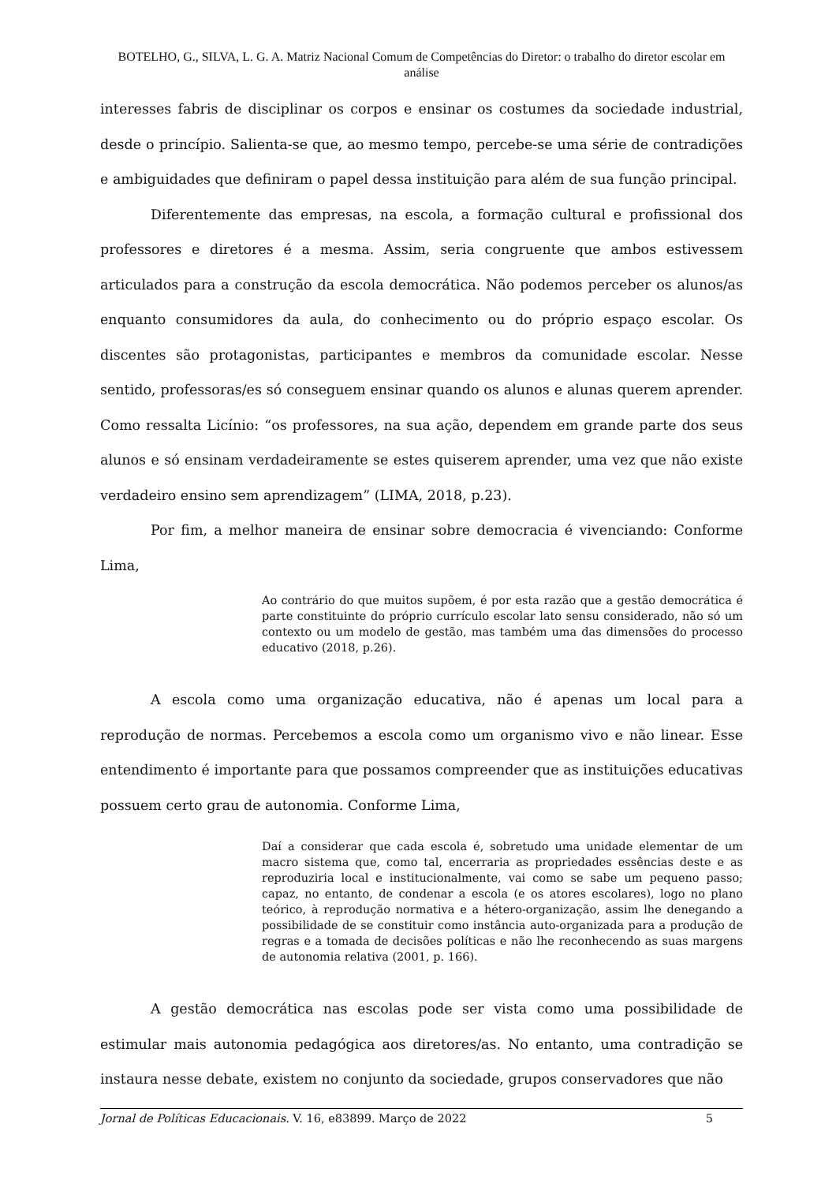BOTELHO, G., SILVA, L. G. A. Matriz Nacional Comum de Competências do Diretor: o trabalho do diretor escolar em análise
interesses fabris de disciplinar os corpos e ensinar os costumes da sociedade industrial, desde o princípio. Salienta-se que, ao mesmo tempo, percebe-se uma série de contradições e ambiguidades que definiram o papel dessa instituição para além de sua função principal.
Diferentemente das empresas, na escola, a formação cultural e profissional dos professores e diretores é a mesma. Assim, seria congruente que ambos estivessem articulados para a construção da escola democrática. Não podemos perceber os alunos/as enquanto consumidores da aula, do conhecimento ou do próprio espaço escolar. Os discentes são protagonistas, participantes e membros da comunidade escolar. Nesse sentido, professoras/es só conseguem ensinar quando os alunos e alunas querem aprender. Como ressalta Licínio: “os professores, na sua ação, dependem em grande parte dos seus alunos e só ensinam verdadeiramente se estes quiserem aprender, uma vez que não existe verdadeiro ensino sem aprendizagem” (LIMA, 2018, p.23).
Por fim, a melhor maneira de ensinar sobre democracia é vivenciando: Conforme Lima,
Ao contrário do que muitos supõem, é por esta razão que a gestão democrática é parte constituinte do próprio currículo escolar lato sensu considerado, não só um contexto ou um modelo de gestão, mas também uma das dimensões do processo educativo (2018, p.26).
A escola como uma organização educativa, não é apenas um local para a reprodução de normas. Percebemos a escola como um organismo vivo e não linear. Esse entendimento é importante para que possamos compreender que as instituições educativas possuem certo grau de autonomia. Conforme Lima,
Daí a considerar que cada escola é, sobretudo uma unidade elementar de um macro sistema que, como tal, encerraria as propriedades essências deste e as reproduziria local e institucionalmente, vai como se sabe um pequeno passo; capaz, no entanto, de condenar a escola (e os atores escolares), logo no plano teórico, à reprodução normativa e a hétero-organização, assim lhe denegando a possibilidade de se constituir como instância auto-organizada para a produção de regras e a tomada de decisões políticas e não lhe reconhecendo as suas margens de autonomia relativa (2001, p. 166).
A gestão democrática nas escolas pode ser vista como uma possibilidade de estimular mais autonomia pedagógica aos diretores/as. No entanto, uma contradição se instaura nesse debate, existem no conjunto da sociedade, grupos conservadores que não
Jornal de Políticas Educacionais. V. 16, e83899. Março de 2022 5